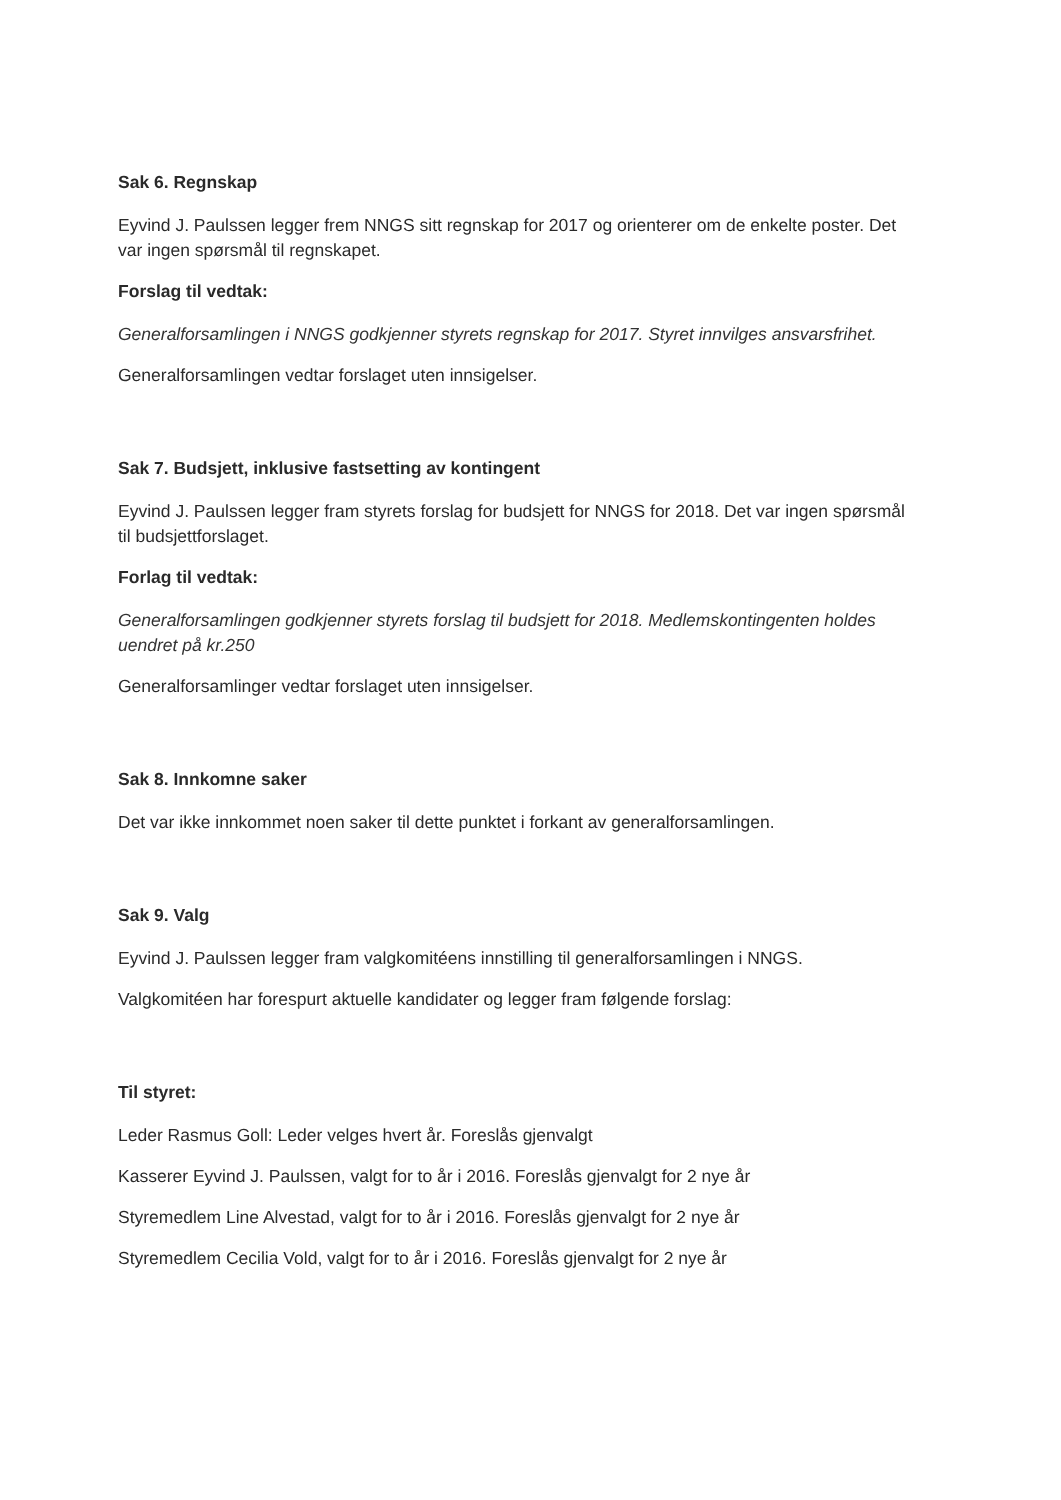Sak 6. Regnskap
Eyvind J. Paulssen legger frem NNGS sitt regnskap for 2017 og orienterer om de enkelte poster. Det var ingen spørsmål til regnskapet.
Forslag til vedtak:
Generalforsamlingen i NNGS godkjenner styrets regnskap for 2017. Styret innvilges ansvarsfrihet.
Generalforsamlingen vedtar forslaget uten innsigelser.
Sak 7. Budsjett, inklusive fastsetting av kontingent
Eyvind J. Paulssen legger fram styrets forslag for budsjett for NNGS for 2018. Det var ingen spørsmål til budsjettforslaget.
Forlag til vedtak:
Generalforsamlingen godkjenner styrets forslag til budsjett for 2018. Medlemskontingenten holdes uendret på kr.250
Generalforsamlinger vedtar forslaget uten innsigelser.
Sak 8. Innkomne saker
Det var ikke innkommet noen saker til dette punktet i forkant av generalforsamlingen.
Sak 9. Valg
Eyvind J. Paulssen legger fram valgkomitéens innstilling til generalforsamlingen i NNGS.
Valgkomitéen har forespurt aktuelle kandidater og legger fram følgende forslag:
Til styret:
Leder Rasmus Goll: Leder velges hvert år. Foreslås gjenvalgt
Kasserer Eyvind J. Paulssen, valgt for to år i 2016. Foreslås gjenvalgt for 2 nye år
Styremedlem Line Alvestad, valgt for to år i 2016. Foreslås gjenvalgt for 2 nye år
Styremedlem Cecilia Vold, valgt for to år i 2016. Foreslås gjenvalgt for 2 nye år